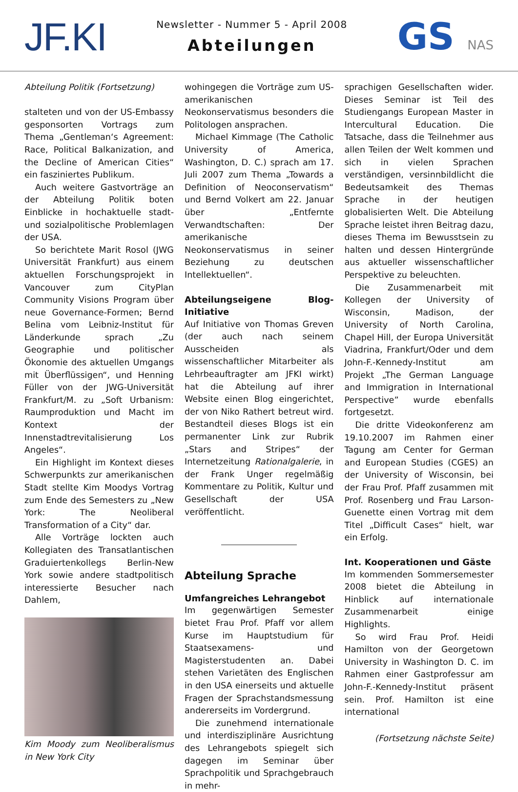JF.KI
Newsletter - Nummer 5 - April 2008
Abteilungen
GS NAS
Abteilung Politik (Fortsetzung)
stalteten und von der US-Embassy gesponsorten Vortrags zum Thema „Gentleman‘s Agreement: Race, Political Balkanization, and the Decline of American Cities“ ein fasziniertes Publikum.
Auch weitere Gastvorträge an der Abteilung Politik boten Einblicke in hochaktuelle stadt- und sozialpolitische Problemlagen der USA.
So berichtete Marit Rosol (JWG Universität Frankfurt) aus einem aktuellen Forschungsprojekt in Vancouver zum CityPlan Community Visions Program über neue Governance-Formen; Bernd Belina vom Leibniz-Institut für Länderkunde sprach „Zu Geographie und politischer Ökonomie des aktuellen Umgangs mit Überflüssigen“, und Henning Füller von der JWG-Universität Frankfurt/M. zu „Soft Urbanism: Raumproduktion und Macht im Kontext der Innenstadtrevitalisierung Los Angeles“.
Ein Highlight im Kontext dieses Schwerpunkts zur amerikanischen Stadt stellte Kim Moodys Vortrag zum Ende des Semesters zu „New York: The Neoliberal Transformation of a City“ dar.
Alle Vorträge lockten auch Kollegiaten des Transatlantischen Graduiertenkollegs Berlin-New York sowie andere stadtpolitisch interessierte Besucher nach Dahlem,
Kim Moody zum Neoliberalismus in New York City
wohingegen die Vorträge zum US-amerikanischen Neokonservatismus besonders die Politologen ansprachen.
Michael Kimmage (The Catholic University of America, Washington, D. C.) sprach am 17. Juli 2007 zum Thema „Towards a Definition of Neoconservatism“ und Bernd Volkert am 22. Januar über „Entfernte Verwandtschaften: Der amerikanische Neokonservatismus in seiner Beziehung zu deutschen Intellektuellen“.
Abteilungseigene Blog-Initiative
Auf Initiative von Thomas Greven (der auch nach seinem Ausscheiden als wissenschaftlicher Mitarbeiter als Lehrbeauftragter am JFKI wirkt) hat die Abteilung auf ihrer Website einen Blog eingerichtet, der von Niko Rathert betreut wird. Bestandteil dieses Blogs ist ein permanenter Link zur Rubrik „Stars and Stripes“ der Internetzeitung Rationalgalerie, in der Frank Unger regelmäßig Kommentare zu Politik, Kultur und Gesellschaft der USA veröffentlicht.
Abteilung Sprache
Umfangreiches Lehrangebot
Im gegenwärtigen Semester bietet Frau Prof. Pfaff vor allem Kurse im Hauptstudium für Staatsexamens- und Magisterstudenten an. Dabei stehen Varietäten des Englischen in den USA einerseits und aktuelle Fragen der Sprachstandsmessung andererseits im Vordergrund.
Die zunehmend internationale und interdisziplinäre Ausrichtung des Lehrangebots spiegelt sich dagegen im Seminar über Sprachpolitik und Sprachgebrauch in mehr-
sprachigen Gesellschaften wider. Dieses Seminar ist Teil des Studiengangs European Master in Intercultural Education. Die Tatsache, dass die Teilnehmer aus allen Teilen der Welt kommen und sich in vielen Sprachen verständigen, versinnbildlicht die Bedeutsamkeit des Themas Sprache in der heutigen globalisierten Welt. Die Abteilung Sprache leistet ihren Beitrag dazu, dieses Thema im Bewusstsein zu halten und dessen Hintergründe aus aktueller wissenschaftlicher Perspektive zu beleuchten.
Die Zusammenarbeit mit Kollegen der University of Wisconsin, Madison, der University of North Carolina, Chapel Hill, der Europa Universität Viadrina, Frankfurt/Oder und dem John-F.-Kennedy-Institut am Projekt „The German Language and Immigration in International Perspective” wurde ebenfalls fortgesetzt.
Die dritte Videokonferenz am 19.10.2007 im Rahmen einer Tagung am Center for German and European Studies (CGES) an der University of Wisconsin, bei der Frau Prof. Pfaff zusammen mit Prof. Rosenberg und Frau Larson-Guenette einen Vortrag mit dem Titel „Difficult Cases“ hielt, war ein Erfolg.
Int. Kooperationen und Gäste
Im kommenden Sommersemester 2008 bietet die Abteilung in Hinblick auf internationale Zusammenarbeit einige Highlights.
So wird Frau Prof. Heidi Hamilton von der Georgetown University in Washington D. C. im Rahmen einer Gastprofessur am John-F.-Kennedy-Institut präsent sein. Prof. Hamilton ist eine international
(Fortsetzung nächste Seite)